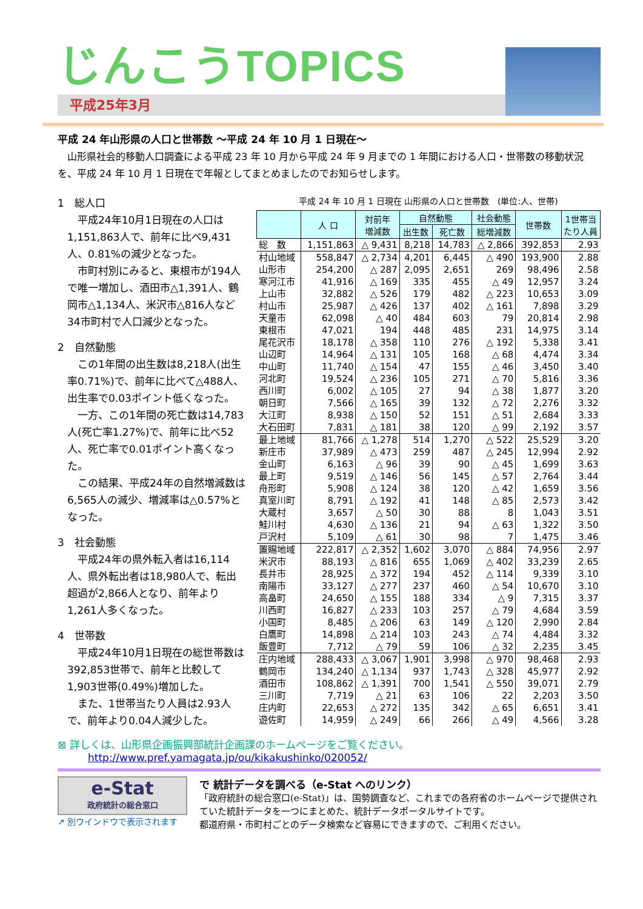じんこうTOPICS
平成25年3月
平成 24 年山形県の人口と世帯数 ～平成 24 年 10 月 1 日現在～
　山形県社会的移動人口調査による平成 23 年 10 月から平成 24 年 9 月までの 1 年間における人口・世帯数の移動状況を、平成 24 年 10 月 1 日現在で年報としてまとめましたのでお知らせします。
1　総人口
平成24年10月1日現在の人口は1,151,863人で、前年に比べ9,431人、0.81%の減少となった。
市町村別にみると、東根市が194人で唯一増加し、酒田市△1,391人、鶴岡市△1,134人、米沢市△816人など34市町村で人口減少となった。
2　自然動態
この1年間の出生数は8,218人(出生率0.71%)で、前年に比べて△488人、出生率で0.03ポイント低くなった。
一方、この1年間の死亡数は14,783人(死亡率1.27%)で、前年に比べ52人、死亡率で0.01ポイント高くなった。
この結果、平成24年の自然増減数は6,565人の減少、増減率は△0.57%となった。
3　社会動態
平成24年の県外転入者は16,114人、県外転出者は18,980人で、転出超過が2,866人となり、前年より1,261人多くなった。
4　世帯数
平成24年10月1日現在の総世帯数は392,853世帯で、前年と比較して1,903世帯(0.49%)増加した。
また、1世帯当たり人員は2.93人で、前年より0.04人減少した。
平成 24 年 10 月 1 日現在 山形県の人口と世帯数　(単位:人、世帯)
| | 人 口 | 対前年 増減数 | 自然動態 | | 社会動態 | 世帯数 | 1世帯当 たり人員 |
| --- | --- | --- | --- | --- | --- | --- | --- |
| | | | 出生数 | 死亡数 | 総増減数 | | |
| 総 数 | 1,151,863 | △ 9,431 | 8,218 | 14,783 | △ 2,866 | 392,853 | 2.93 |
| 村山地域 | 558,847 | △ 2,734 | 4,201 | 6,445 | △ 490 | 193,900 | 2.88 |
| 山形市 | 254,200 | △ 287 | 2,095 | 2,651 | 269 | 98,496 | 2.58 |
| 寒河江市 | 41,916 | △ 169 | 335 | 455 | △ 49 | 12,957 | 3.24 |
| 上山市 | 32,882 | △ 526 | 179 | 482 | △ 223 | 10,653 | 3.09 |
| 村山市 | 25,987 | △ 426 | 137 | 402 | △ 161 | 7,898 | 3.29 |
| 天童市 | 62,098 | △ 40 | 484 | 603 | 79 | 20,814 | 2.98 |
| 東根市 | 47,021 | 194 | 448 | 485 | 231 | 14,975 | 3.14 |
| 尾花沢市 | 18,178 | △ 358 | 110 | 276 | △ 192 | 5,338 | 3.41 |
| 山辺町 | 14,964 | △ 131 | 105 | 168 | △ 68 | 4,474 | 3.34 |
| 中山町 | 11,740 | △ 154 | 47 | 155 | △ 46 | 3,450 | 3.40 |
| 河北町 | 19,524 | △ 236 | 105 | 271 | △ 70 | 5,816 | 3.36 |
| 西川町 | 6,002 | △ 105 | 27 | 94 | △ 38 | 1,877 | 3.20 |
| 朝日町 | 7,566 | △ 165 | 39 | 132 | △ 72 | 2,276 | 3.32 |
| 大江町 | 8,938 | △ 150 | 52 | 151 | △ 51 | 2,684 | 3.33 |
| 大石田町 | 7,831 | △ 181 | 38 | 120 | △ 99 | 2,192 | 3.57 |
| 最上地域 | 81,766 | △ 1,278 | 514 | 1,270 | △ 522 | 25,529 | 3.20 |
| 新庄市 | 37,989 | △ 473 | 259 | 487 | △ 245 | 12,994 | 2.92 |
| 金山町 | 6,163 | △ 96 | 39 | 90 | △ 45 | 1,699 | 3.63 |
| 最上町 | 9,519 | △ 146 | 56 | 145 | △ 57 | 2,764 | 3.44 |
| 舟形町 | 5,908 | △ 124 | 38 | 120 | △ 42 | 1,659 | 3.56 |
| 真室川町 | 8,791 | △ 192 | 41 | 148 | △ 85 | 2,573 | 3.42 |
| 大蔵村 | 3,657 | △ 50 | 30 | 88 | 8 | 1,043 | 3.51 |
| 鮭川村 | 4,630 | △ 136 | 21 | 94 | △ 63 | 1,322 | 3.50 |
| 戸沢村 | 5,109 | △ 61 | 30 | 98 | 7 | 1,475 | 3.46 |
| 置賜地域 | 222,817 | △ 2,352 | 1,602 | 3,070 | △ 884 | 74,956 | 2.97 |
| 米沢市 | 88,193 | △ 816 | 655 | 1,069 | △ 402 | 33,239 | 2.65 |
| 長井市 | 28,925 | △ 372 | 194 | 452 | △ 114 | 9,339 | 3.10 |
| 南陽市 | 33,127 | △ 277 | 237 | 460 | △ 54 | 10,670 | 3.10 |
| 高畠町 | 24,650 | △ 155 | 188 | 334 | △ 9 | 7,315 | 3.37 |
| 川西町 | 16,827 | △ 233 | 103 | 257 | △ 79 | 4,684 | 3.59 |
| 小国町 | 8,485 | △ 206 | 63 | 149 | △ 120 | 2,990 | 2.84 |
| 白鷹町 | 14,898 | △ 214 | 103 | 243 | △ 74 | 4,484 | 3.32 |
| 飯豊町 | 7,712 | △ 79 | 59 | 106 | △ 32 | 2,235 | 3.45 |
| 庄内地域 | 288,433 | △ 3,067 | 1,901 | 3,998 | △ 970 | 98,468 | 2.93 |
| 鶴岡市 | 134,240 | △ 1,134 | 937 | 1,743 | △ 328 | 45,977 | 2.92 |
| 酒田市 | 108,862 | △ 1,391 | 700 | 1,541 | △ 550 | 39,071 | 2.79 |
| 三川町 | 7,719 | △ 21 | 63 | 106 | 22 | 2,203 | 3.50 |
| 庄内町 | 22,653 | △ 272 | 135 | 342 | △ 65 | 6,651 | 3.41 |
| 遊佐町 | 14,959 | △ 249 | 66 | 266 | △ 49 | 4,566 | 3.28 |
⊠ 詳しくは、山形県企画振興部統計企画課のホームページをご覧ください。
http://www.pref.yamagata.jp/ou/kikakushinko/020052/
e-Stat
政府統計の総合窓口
↗ 別ウインドウで表示されます
で 統計データを調べる（e-Stat へのリンク）
「政府統計の総合窓口(e-Stat)」は、国勢調査など、これまでの各府省のホームページで提供されていた統計データを一つにまとめた、統計データポータルサイトです。
都道府県・市町村ごとのデータ検索など容易にできますので、ご利用ください。